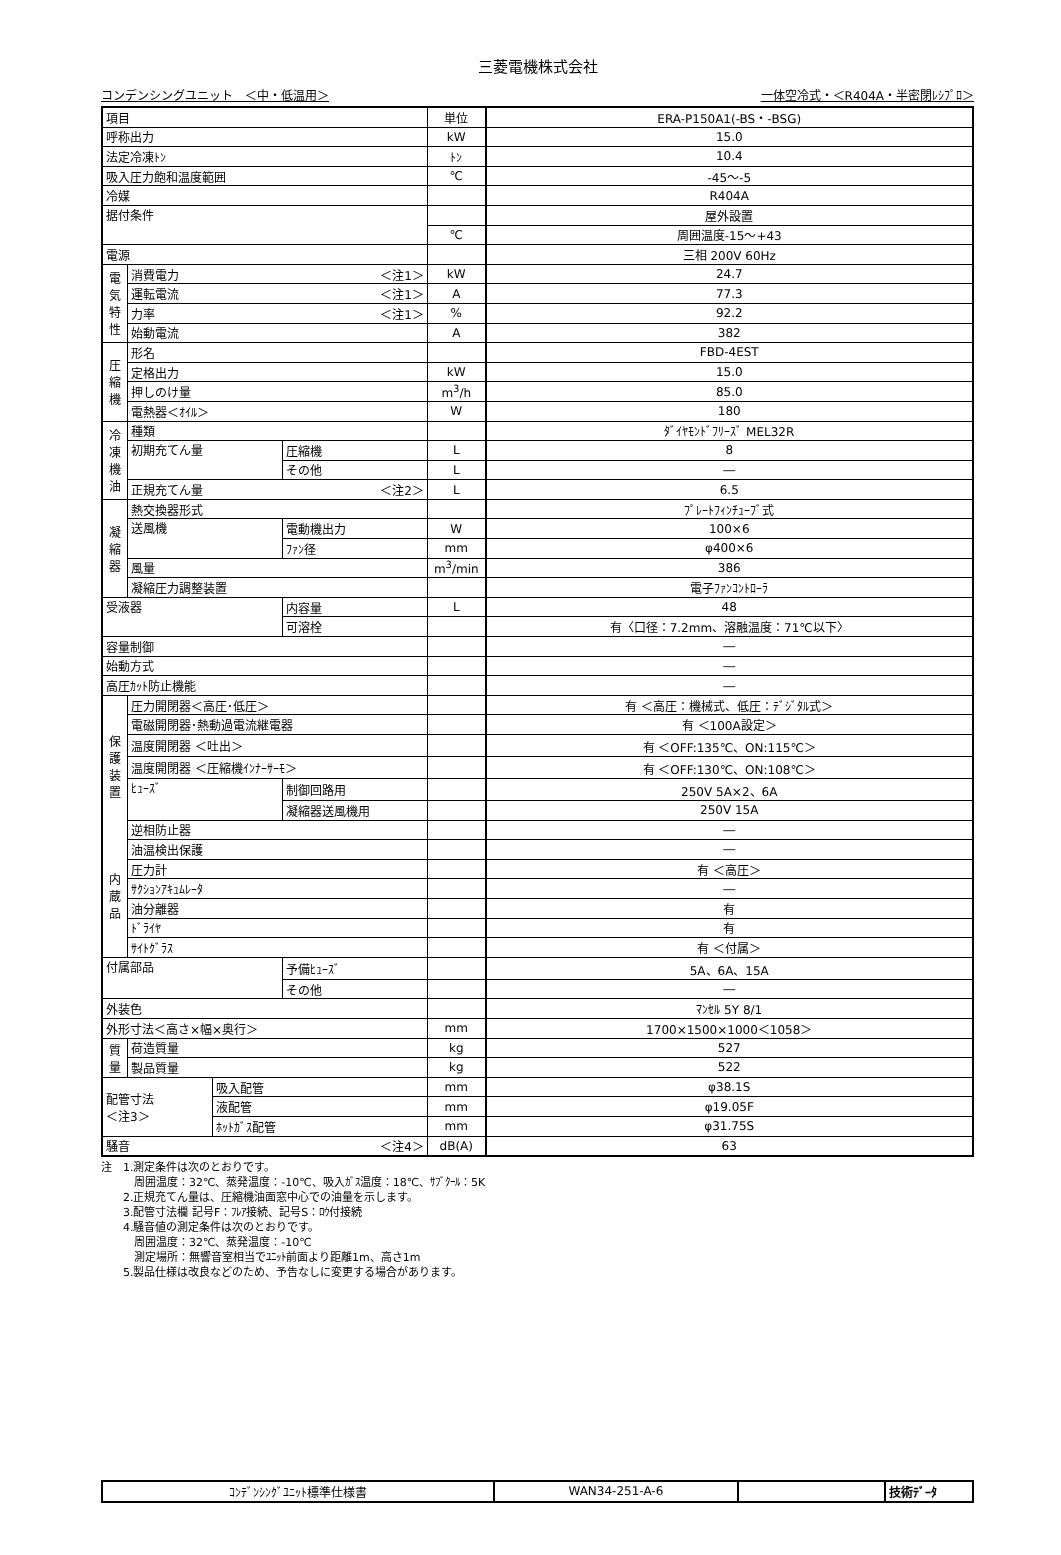三菱電機株式会社
コンデンシングユニット　＜中・低温用＞ 一体空冷式・＜R404A・半密閉ﾚｼﾌﾟﾛ＞
| 項目 | | | | 単位 | ERA-P150A1(-BS・-BSG) |
| 呼称出力 | | | | kW | 15.0 |
| 法定冷凍ﾄﾝ | | | | ﾄﾝ | 10.4 |
| 吸入圧力飽和温度範囲 | | | | ℃ | -45～-5 |
| 冷媒 | | | | | R404A |
| 据付条件 | | | | | 屋外設置 |
| | | | | ℃ | 周囲温度-15～+43 |
| 電源 | | | | | 三相 200V 60Hz |
| 電気特性 | 消費電力 ＜注1＞ | | | kW | 24.7 |
| | 運転電流 ＜注1＞ | | | A | 77.3 |
| | 力率 ＜注1＞ | | | % | 92.2 |
| | 始動電流 | | | A | 382 |
| 圧縮機 | 形名 | | | | FBD-4EST |
| | 定格出力 | | | kW | 15.0 |
| | 押しのけ量 | | | m<sup>3</sup>/h | 85.0 |
| | 電熱器＜ｵｲﾙ＞ | | | W | 180 |
| 冷凍機油 | 種類 | | | | ﾀﾞｲﾔﾓﾝﾄﾞﾌﾘｰｽﾞ MEL32R |
| | 初期充てん量 | | 圧縮機 | L | 8 |
| | | | その他 | L | ― |
| | 正規充てん量 ＜注2＞ | | | L | 6.5 |
| 凝縮器 | 熱交換器形式 | | | | ﾌﾟﾚｰﾄﾌｨﾝﾁｭｰﾌﾞ式 |
| | 送風機 | | 電動機出力 | W | 100×6 |
| | | | ﾌｧﾝ径 | mm | φ400×6 |
| | 風量 | | | m<sup>3</sup>/min | 386 |
| | 凝縮圧力調整装置 | | | | 電子ﾌｧﾝｺﾝﾄﾛｰﾗ |
| 受液器 | | | 内容量 | L | 48 |
| | | | 可溶栓 | | 有〈口径：7.2mm、溶融温度：71℃以下〉 |
| 容量制御 | | | | | ― |
| 始動方式 | | | | | ― |
| 高圧ｶｯﾄ防止機能 | | | | | ― |
| 保護装置 内蔵品 | 圧力開閉器＜高圧･低圧＞ | | | | 有 ＜高圧：機械式、低圧：ﾃﾞｼﾞﾀﾙ式＞ |
| | 電磁開閉器･熱動過電流継電器 | | | | 有 ＜100A設定＞ |
| | 温度開閉器 ＜吐出＞ | | | | 有 ＜OFF:135℃、ON:115℃＞ |
| | 温度開閉器 ＜圧縮機ｲﾝﾅｰｻｰﾓ＞ | | | | 有 ＜OFF:130℃、ON:108℃＞ |
| | ﾋｭｰｽﾞ | | 制御回路用 | | 250V 5A×2、6A |
| | | | 凝縮器送風機用 | | 250V 15A |
| | 逆相防止器 | | | | ― |
| | 油温検出保護 | | | | ― |
| | 圧力計 | | | | 有 ＜高圧＞ |
| | ｻｸｼｮﾝｱｷｭﾑﾚｰﾀ | | | | ― |
| | 油分離器 | | | | 有 |
| | ﾄﾞﾗｲﾔ | | | | 有 |
| | ｻｲﾄｸﾞﾗｽ | | | | 有 ＜付属＞ |
| 付属部品 | | | 予備ﾋｭｰｽﾞ | | 5A、6A、15A |
| | | | その他 | | ― |
| 外装色 | | | | | ﾏﾝｾﾙ 5Y 8/1 |
| 外形寸法＜高さ×幅×奥行＞ | | | | mm | 1700×1500×1000＜1058＞ |
| 質量 | 荷造質量 | | | kg | 527 |
| | 製品質量 | | | kg | 522 |
| 配管寸法 ＜注3＞ | | 吸入配管 | | mm | φ38.1S |
| | | 液配管 | | mm | φ19.05F |
| | | ﾎｯﾄｶﾞｽ配管 | | mm | φ31.75S |
| 騒音 ＜注4＞ | | | | dB(A) | 63 |
注　1.測定条件は次のとおりです。
　　　周囲温度：32℃、蒸発温度：-10℃、吸入ｶﾞｽ温度：18℃、ｻﾌﾞｸｰﾙ：5K
　　2.正規充てん量は、圧縮機油面窓中心での油量を示します。
　　3.配管寸法欄 記号F：ﾌﾚｱ接続、記号S：ﾛｳ付接続
　　4.騒音値の測定条件は次のとおりです。
　　　周囲温度：32℃、蒸発温度：-10℃
　　　測定場所：無響音室相当でﾕﾆｯﾄ前面より距離1m、高さ1m
　　5.製品仕様は改良などのため、予告なしに変更する場合があります。
| ｺﾝﾃﾞﾝｼﾝｸﾞﾕﾆｯﾄ標準仕様書 | WAN34-251-A-6 | | 技術ﾃﾞｰﾀ |